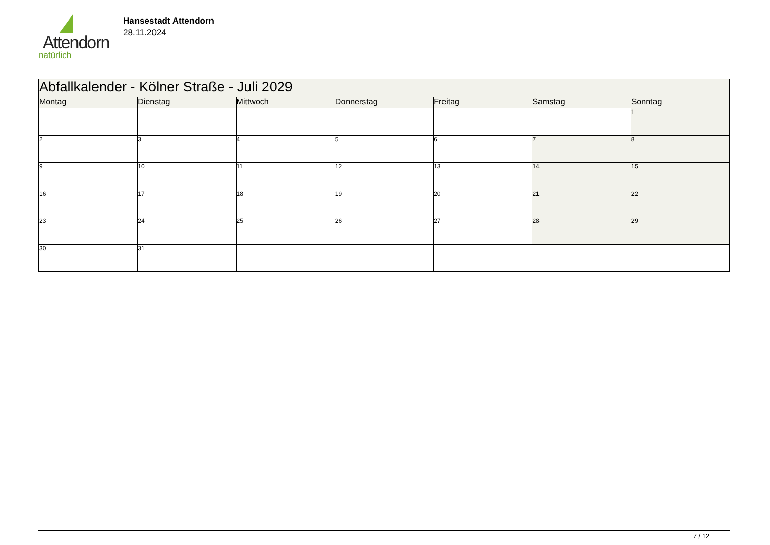Attendorn
natürlich
Hansestadt Attendorn
28.11.2024
| Abfallkalender - Kölner Straße - Juli 2029 | | | | | | |
| Montag | Dienstag | Mittwoch | Donnerstag | Freitag | Samstag | Sonntag |
| | | | | | | 1 |
| 2 | 3 | 4 | 5 | 6 | 7 | 8 |
| 9 | 10 | 11 | 12 | 13 | 14 | 15 |
| 16 | 17 | 18 | 19 | 20 | 21 | 22 |
| 23 | 24 | 25 | 26 | 27 | 28 | 29 |
| 30 | 31 | | | | | |
7 / 12